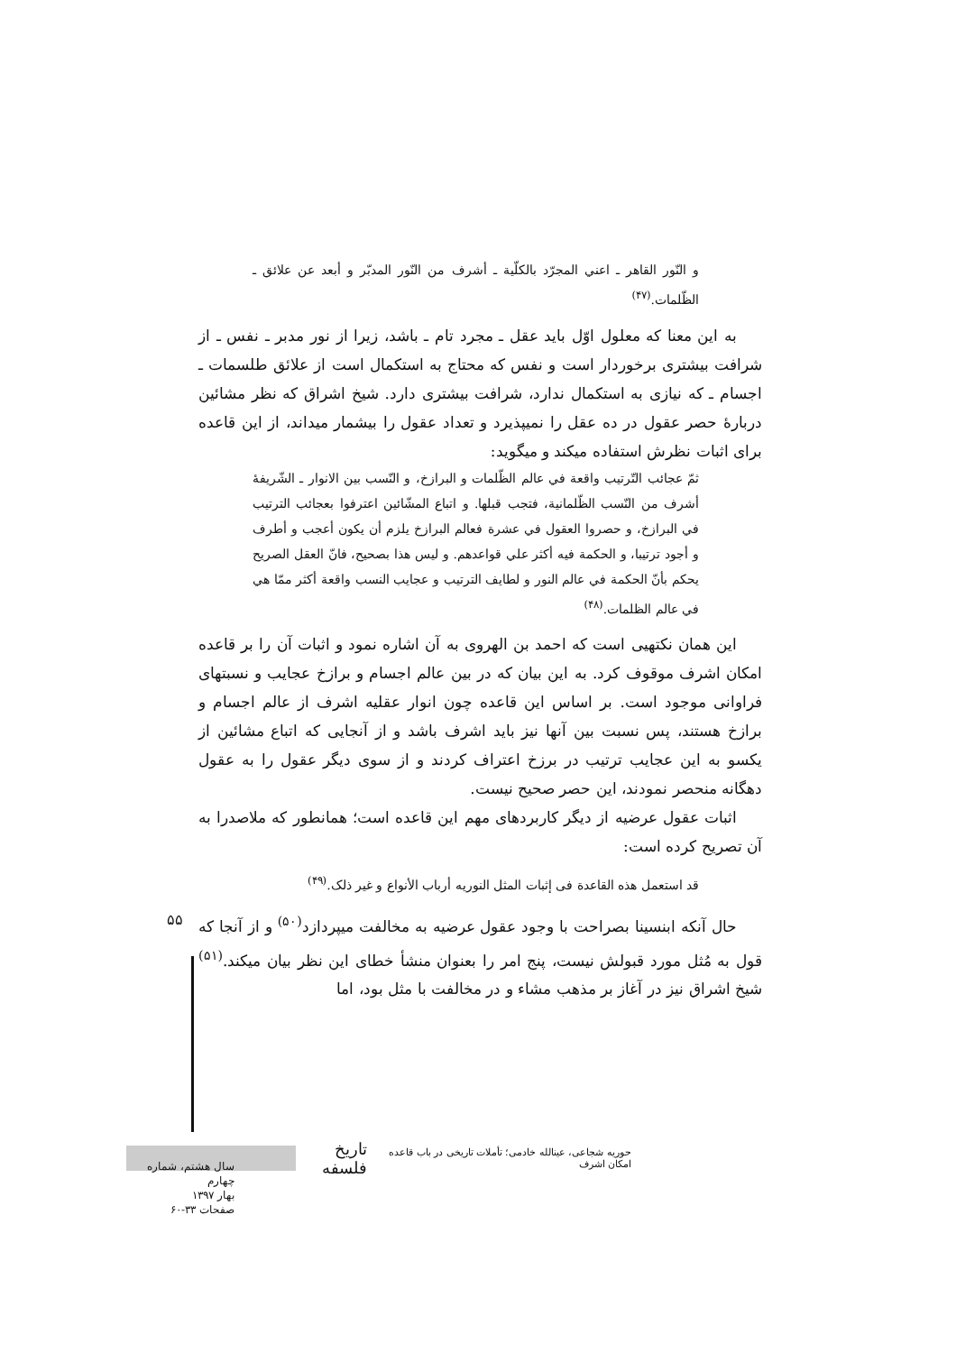و النّور القاهر ـ اعني المجرّد بالكلّية ـ أشرف من النّور المدبّر و أبعد عن علائق ـ الظّلمات.<sup>(۴۷)</sup>
به این معنا که معلول اوّل باید عقل ـ مجرد تام ـ باشد، زیرا از نور مدبر ـ نفس ـ از شرافت بیشتری برخوردار است و نفس که محتاج به استکمال است از علائق طلسمات ـ اجسام ـ که نیازی به استکمال ندارد، شرافت بیشتری دارد. شیخ اشراق که نظر مشائین دربارهٔ حصر عقول در ده عقل را نمیپذیرد و تعداد عقول را بیشمار میداند، از این قاعده برای اثبات نظرش استفاده میکند و میگوید:
ثمّ عجائب التّرتیب واقعة في عالم الظّلمات و البرازخ، و النّسب بین الانوار ـ الشّریفهٔ أشرف من النّسب الظّلمانیة، فتجب قبلها. و اتباع المشّائین اعترفوا بعجائب الترتیب في البرازخ، و حصروا العقول في عشرة فعالم البرازخ یلزم أن یکون أعجب و أطرف و أجود ترتیبا، و الحکمة فیه أکثر علي قواعدهم. و لیس هذا بصحیح، فانّ العقل الصریح یحکم بأنّ الحکمة في عالم النور و لطایف الترتیب و عجایب النسب واقعة أکثر ممّا هي في عالم الظلمات.<sup>(۴۸)</sup>
این همان نکتهیی است که احمد بن الهروی به آن اشاره نمود و اثبات آن را بر قاعده امکان اشرف موقوف کرد. به این بیان که در بین عالم اجسام و برازخ عجایب و نسبتهای فراوانی موجود است. بر اساس این قاعده چون انوار عقلیه اشرف از عالم اجسام و برازخ هستند، پس نسبت بین آنها نیز باید اشرف باشد و از آنجایی که اتباع مشائین از یکسو به این عجایب ترتیب در برزخ اعتراف کردند و از سوی دیگر عقول را به عقول دهگانه منحصر نمودند، این حصر صحیح نیست.
اثبات عقول عرضیه از دیگر کاربردهای مهم این قاعده است؛ همانطور که ملاصدرا به آن تصریح کرده است:
قد استعمل هذه القاعدة فی إثبات المثل النوریه أرباب الأنواع و غیر ذلک.<sup>(۴۹)</sup>
حال آنکه ابنسینا بصراحت با وجود عقول عرضیه به مخالفت میپردازد<sup>(۵۰)</sup> و از آنجا که قول به مُثل مورد قبولش نیست، پنج امر را بعنوان منشأ خطای این نظر بیان میکند.<sup>(۵۱)</sup> شیخ اشراق نیز در آغاز بر مذهب مشاء و در مخالفت با مثل بود، اما
۵۵
حوریه شجاعی، عینالله خادمی؛ تأملات تاریخی در باب قاعده امکان اشرف تاریخ فلسفه
سال هشتم، شماره چهارم
بهار ۱۳۹۷
صفحات ۳۳-۶۰